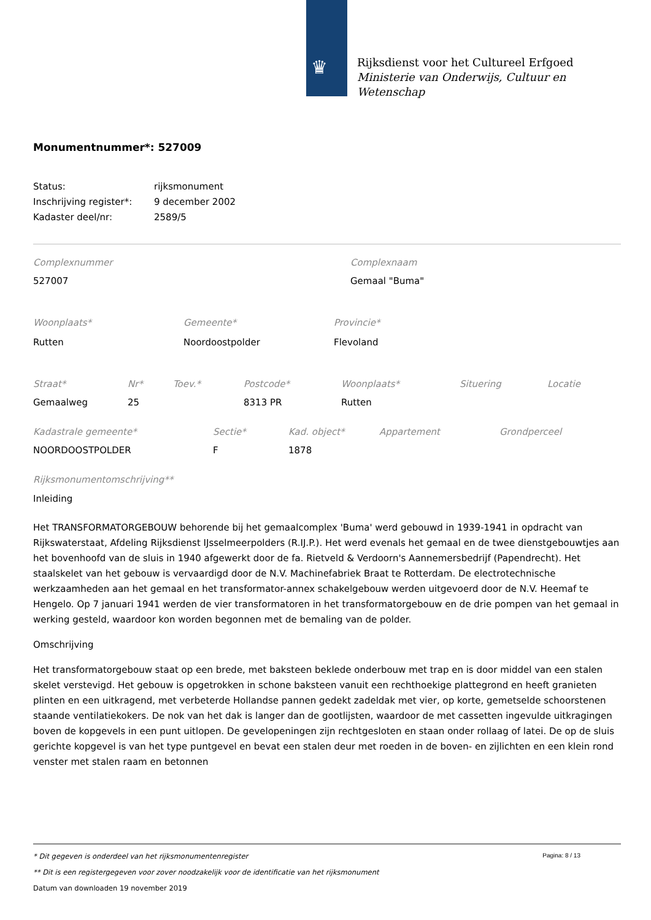♛
Rijksdienst voor het Cultureel Erfgoed
Ministerie van Onderwijs, Cultuur en
Wetenschap
Monumentnummer*: 527009
| Status: | rijksmonument |
| Inschrijving register*: | 9 december 2002 |
| Kadaster deel/nr: | 2589/5 |
| Complexnummer | Complexnaam |
| 527007 | Gemaal "Buma" |
| Woonplaats* | Gemeente* | Provincie* |
| Rutten | Noordoostpolder | Flevoland |
| Straat* | Nr* | Toev.* | Postcode* | Woonplaats* | Situering | Locatie |
| Gemaalweg | 25 | | 8313 PR | Rutten | | |
| Kadastrale gemeente* | Sectie* | Kad. object* | Appartement | Grondperceel |
| NOORDOOSTPOLDER | F | 1878 | | |
Rijksmonumentomschrijving**
Inleiding
Het TRANSFORMATORGEBOUW behorende bij het gemaalcomplex 'Buma' werd gebouwd in 1939-1941 in opdracht van Rijkswaterstaat, Afdeling Rijksdienst IJsselmeerpolders (R.IJ.P.). Het werd evenals het gemaal en de twee dienstgebouwtjes aan het bovenhoofd van de sluis in 1940 afgewerkt door de fa. Rietveld & Verdoorn's Aannemersbedrijf (Papendrecht). Het staalskelet van het gebouw is vervaardigd door de N.V. Machinefabriek Braat te Rotterdam. De electrotechnische werkzaamheden aan het gemaal en het transformator-annex schakelgebouw werden uitgevoerd door de N.V. Heemaf te Hengelo. Op 7 januari 1941 werden de vier transformatoren in het transformatorgebouw en de drie pompen van het gemaal in werking gesteld, waardoor kon worden begonnen met de bemaling van de polder.
Omschrijving
Het transformatorgebouw staat op een brede, met baksteen beklede onderbouw met trap en is door middel van een stalen skelet verstevigd. Het gebouw is opgetrokken in schone baksteen vanuit een rechthoekige plattegrond en heeft granieten plinten en een uitkragend, met verbeterde Hollandse pannen gedekt zadeldak met vier, op korte, gemetselde schoorstenen staande ventilatiekokers. De nok van het dak is langer dan de gootlijsten, waardoor de met cassetten ingevulde uitkragingen boven de kopgevels in een punt uitlopen. De gevelopeningen zijn rechtgesloten en staan onder rollaag of latei. De op de sluis gerichte kopgevel is van het type puntgevel en bevat een stalen deur met roeden in de boven- en zijlichten en een klein rond venster met stalen raam en betonnen
Pagina: 8 / 13
* Dit gegeven is onderdeel van het rijksmonumentenregister
** Dit is een registergegeven voor zover noodzakelijk voor de identificatie van het rijksmonument
Datum van downloaden 19 november 2019